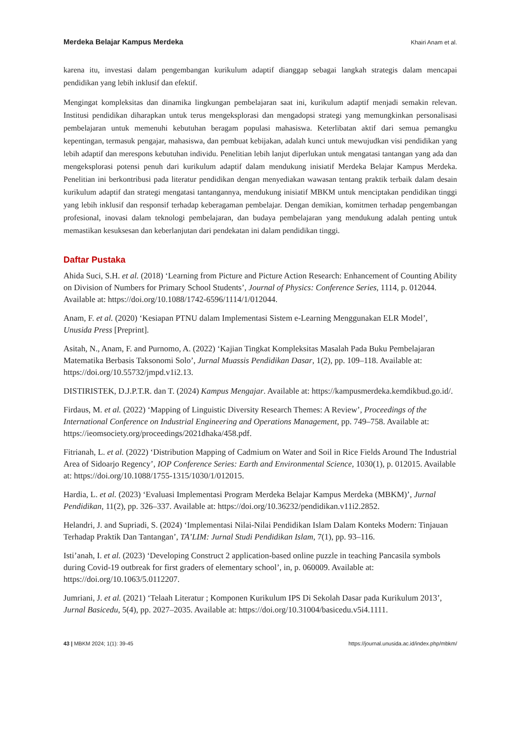Merdeka Belajar Kampus Merdeka Khairi Anam et al.
karena itu, investasi dalam pengembangan kurikulum adaptif dianggap sebagai langkah strategis dalam mencapai pendidikan yang lebih inklusif dan efektif.
Mengingat kompleksitas dan dinamika lingkungan pembelajaran saat ini, kurikulum adaptif menjadi semakin relevan. Institusi pendidikan diharapkan untuk terus mengeksplorasi dan mengadopsi strategi yang memungkinkan personalisasi pembelajaran untuk memenuhi kebutuhan beragam populasi mahasiswa. Keterlibatan aktif dari semua pemangku kepentingan, termasuk pengajar, mahasiswa, dan pembuat kebijakan, adalah kunci untuk mewujudkan visi pendidikan yang lebih adaptif dan merespons kebutuhan individu. Penelitian lebih lanjut diperlukan untuk mengatasi tantangan yang ada dan mengeksplorasi potensi penuh dari kurikulum adaptif dalam mendukung inisiatif Merdeka Belajar Kampus Merdeka. Penelitian ini berkontribusi pada literatur pendidikan dengan menyediakan wawasan tentang praktik terbaik dalam desain kurikulum adaptif dan strategi mengatasi tantangannya, mendukung inisiatif MBKM untuk menciptakan pendidikan tinggi yang lebih inklusif dan responsif terhadap keberagaman pembelajar. Dengan demikian, komitmen terhadap pengembangan profesional, inovasi dalam teknologi pembelajaran, dan budaya pembelajaran yang mendukung adalah penting untuk memastikan kesuksesan dan keberlanjutan dari pendekatan ini dalam pendidikan tinggi.
Daftar Pustaka
Ahida Suci, S.H. et al. (2018) ‘Learning from Picture and Picture Action Research: Enhancement of Counting Ability on Division of Numbers for Primary School Students’, Journal of Physics: Conference Series, 1114, p. 012044. Available at: https://doi.org/10.1088/1742-6596/1114/1/012044.
Anam, F. et al. (2020) ‘Kesiapan PTNU dalam Implementasi Sistem e-Learning Menggunakan ELR Model’, Unusida Press [Preprint].
Asitah, N., Anam, F. and Purnomo, A. (2022) ‘Kajian Tingkat Kompleksitas Masalah Pada Buku Pembelajaran Matematika Berbasis Taksonomi Solo’, Jurnal Muassis Pendidikan Dasar, 1(2), pp. 109–118. Available at: https://doi.org/10.55732/jmpd.v1i2.13.
DISTIRISTEK, D.J.P.T.R. dan T. (2024) Kampus Mengajar. Available at: https://kampusmerdeka.kemdikbud.go.id/.
Firdaus, M. et al. (2022) ‘Mapping of Linguistic Diversity Research Themes: A Review’, Proceedings of the International Conference on Industrial Engineering and Operations Management, pp. 749–758. Available at: https://ieomsociety.org/proceedings/2021dhaka/458.pdf.
Fitrianah, L. et al. (2022) ‘Distribution Mapping of Cadmium on Water and Soil in Rice Fields Around The Industrial Area of Sidoarjo Regency’, IOP Conference Series: Earth and Environmental Science, 1030(1), p. 012015. Available at: https://doi.org/10.1088/1755-1315/1030/1/012015.
Hardia, L. et al. (2023) ‘Evaluasi Implementasi Program Merdeka Belajar Kampus Merdeka (MBKM)’, Jurnal Pendidikan, 11(2), pp. 326–337. Available at: https://doi.org/10.36232/pendidikan.v11i2.2852.
Helandri, J. and Supriadi, S. (2024) ‘Implementasi Nilai-Nilai Pendidikan Islam Dalam Konteks Modern: Tinjauan Terhadap Praktik Dan Tantangan’, TA’LIM: Jurnal Studi Pendidikan Islam, 7(1), pp. 93–116.
Isti’anah, I. et al. (2023) ‘Developing Construct 2 application-based online puzzle in teaching Pancasila symbols during Covid-19 outbreak for first graders of elementary school’, in, p. 060009. Available at: https://doi.org/10.1063/5.0112207.
Jumriani, J. et al. (2021) ‘Telaah Literatur ; Komponen Kurikulum IPS Di Sekolah Dasar pada Kurikulum 2013’, Jurnal Basicedu, 5(4), pp. 2027–2035. Available at: https://doi.org/10.31004/basicedu.v5i4.1111.
43 | MBKM 2024; 1(1): 39-45 https://journal.unusida.ac.id/index.php/mbkm/